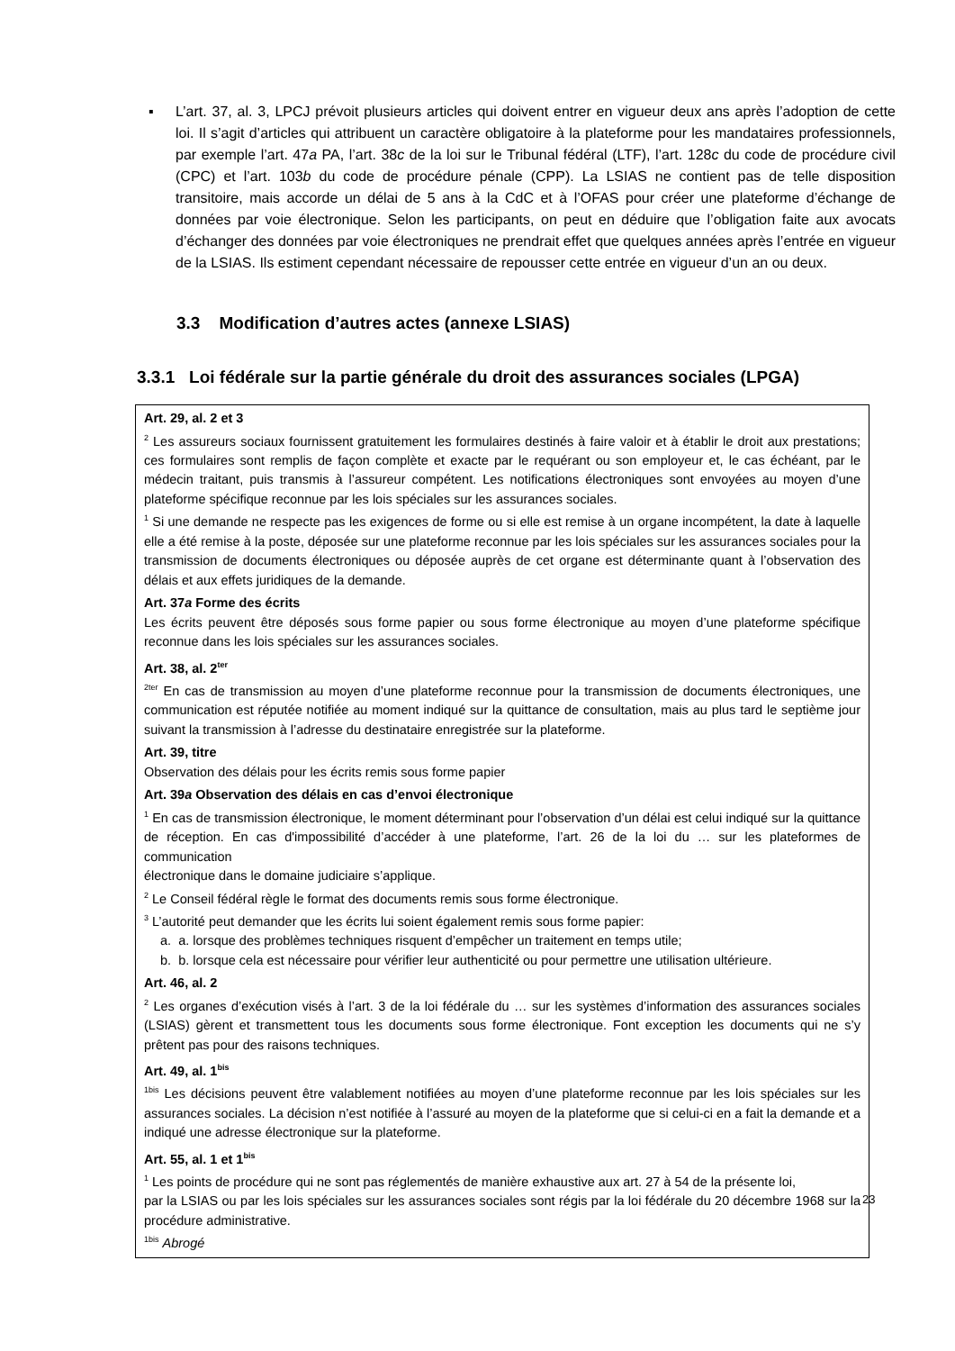▪ L’art. 37, al. 3, LPCJ prévoit plusieurs articles qui doivent entrer en vigueur deux ans après l’adoption de cette loi. Il s’agit d’articles qui attribuent un caractère obligatoire à la plateforme pour les mandataires professionnels, par exemple l’art. 47a PA, l’art. 38c de la loi sur le Tribunal fédéral (LTF), l’art. 128c du code de procédure civil (CPC) et l’art. 103b du code de procédure pénale (CPP). La LSIAS ne contient pas de telle disposition transitoire, mais accorde un délai de 5 ans à la CdC et à l’OFAS pour créer une plateforme d’échange de données par voie électronique. Selon les participants, on peut en déduire que l’obligation faite aux avocats d’échanger des données par voie électroniques ne prendrait effet que quelques années après l’entrée en vigueur de la LSIAS. Ils estiment cependant nécessaire de repousser cette entrée en vigueur d’un an ou deux.
3.3 Modification d’autres actes (annexe LSIAS)
3.3.1 Loi fédérale sur la partie générale du droit des assurances sociales (LPGA)
Art. 29, al. 2 et 3
<sup>2</sup> Les assureurs sociaux fournissent gratuitement les formulaires destinés à faire valoir et à établir le droit aux prestations; ces formulaires sont remplis de façon complète et exacte par le requérant ou son employeur et, le cas échéant, par le médecin traitant, puis transmis à l’assureur compétent. Les notifications électroniques sont envoyées au moyen d’une plateforme spécifique reconnue par les lois spéciales sur les assurances sociales.
<sup>1</sup> Si une demande ne respecte pas les exigences de forme ou si elle est remise à un organe incompétent, la date à laquelle elle a été remise à la poste, déposée sur une plateforme reconnue par les lois spéciales sur les assurances sociales pour la transmission de documents électroniques ou déposée auprès de cet organe est déterminante quant à l’observation des délais et aux effets juridiques de la demande.
Art. 37a Forme des écrits
Les écrits peuvent être déposés sous forme papier ou sous forme électronique au moyen d’une plateforme spécifique reconnue dans les lois spéciales sur les assurances sociales.
Art. 38, al. 2<sup>ter</sup>
<sup>2ter</sup> En cas de transmission au moyen d’une plateforme reconnue pour la transmission de documents électroniques, une communication est réputée notifiée au moment indiqué sur la quittance de consultation, mais au plus tard le septième jour suivant la transmission à l’adresse du destinataire enregistrée sur la plateforme.
Art. 39, titre
Observation des délais pour les écrits remis sous forme papier
Art. 39a Observation des délais en cas d’envoi électronique
<sup>1</sup> En cas de transmission électronique, le moment déterminant pour l’observation d’un délai est celui indiqué sur la quittance de réception. En cas d'impossibilité d’accéder à une plateforme, l’art. 26 de la loi du … sur les plateformes de communication
électronique dans le domaine judiciaire s’applique.
<sup>2</sup> Le Conseil fédéral règle le format des documents remis sous forme électronique.
<sup>3</sup> L’autorité peut demander que les écrits lui soient également remis sous forme papier:
a. a. lorsque des problèmes techniques risquent d’empêcher un traitement en temps utile;
b. b. lorsque cela est nécessaire pour vérifier leur authenticité ou pour permettre une utilisation ultérieure.
Art. 46, al. 2
<sup>2</sup> Les organes d’exécution visés à l’art. 3 de la loi fédérale du … sur les systèmes d’information des assurances sociales (LSIAS) gèrent et transmettent tous les documents sous forme électronique. Font exception les documents qui ne s’y prêtent pas pour des raisons techniques.
Art. 49, al. 1<sup>bis</sup>
<sup>1bis</sup> Les décisions peuvent être valablement notifiées au moyen d’une plateforme reconnue par les lois spéciales sur les assurances sociales. La décision n’est notifiée à l’assuré au moyen de la plateforme que si celui-ci en a fait la demande et a indiqué une adresse électronique sur la plateforme.
Art. 55, al. 1 et 1<sup>bis</sup>
<sup>1</sup> Les points de procédure qui ne sont pas réglementés de manière exhaustive aux art. 27 à 54 de la présente loi,
par la LSIAS ou par les lois spéciales sur les assurances sociales sont régis par la loi fédérale du 20 décembre 1968 sur la procédure administrative.
<sup>1bis</sup> Abrogé
23